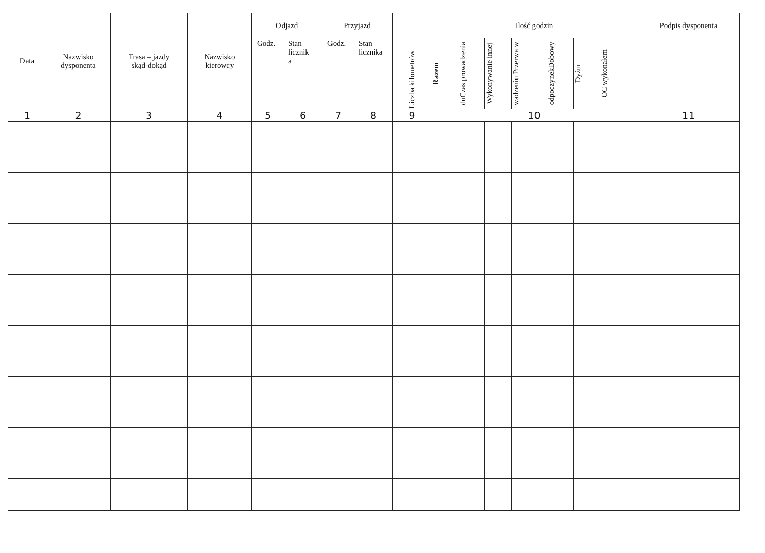| Data | Nazwisko dysponenta | Trasa – jazdy skąd-dokąd | Nazwisko kierowcy | Odjazd | | Przyjazd | | Liczba kilometrów | Ilość godzin | | | | | | | Podpis dysponenta |
| --- | --- | --- | --- | --- | --- | --- | --- | --- | --- | --- | --- | --- | --- | --- | --- | --- |
| | | | | Godz. | Stan licznik a | Godz. | Stan licznika | | Razem | duCzas prowadzenia | Wykonywanie innej | wadzeniu Przerwa w | odpoczynekDobowy | Dyżur | OC wykonałem | |
| 1 | 2 | 3 | 4 | 5 | 6 | 7 | 8 | 9 | 10 | | | | | | | 11 |